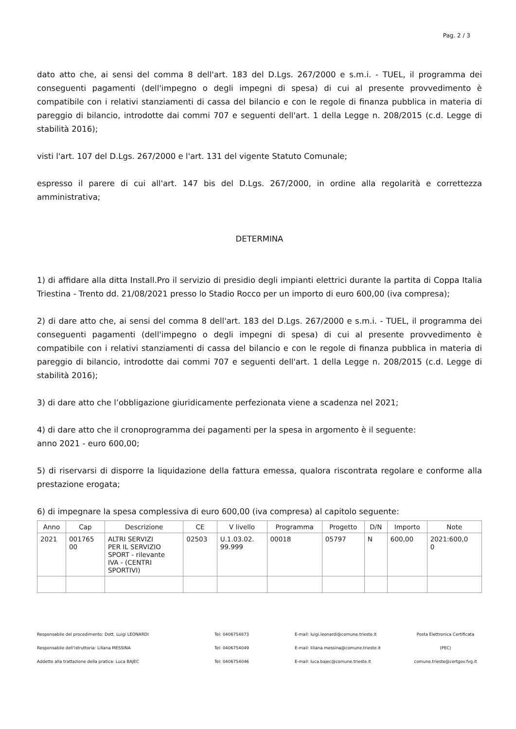Pag. 2 / 3
dato atto che, ai sensi del comma 8 dell'art. 183 del D.Lgs. 267/2000 e s.m.i. - TUEL, il programma dei conseguenti pagamenti (dell'impegno o degli impegni di spesa) di cui al presente provvedimento è compatibile con i relativi stanziamenti di cassa del bilancio e con le regole di finanza pubblica in materia di pareggio di bilancio, introdotte dai commi 707 e seguenti dell'art. 1 della Legge n. 208/2015 (c.d. Legge di stabilità 2016);
visti l'art. 107 del D.Lgs. 267/2000 e l'art. 131 del vigente Statuto Comunale;
espresso il parere di cui all'art. 147 bis del D.Lgs. 267/2000, in ordine alla regolarità e correttezza amministrativa;
DETERMINA
1) di affidare alla ditta Install.Pro il servizio di presidio degli impianti elettrici durante la partita di Coppa Italia Triestina - Trento dd. 21/08/2021 presso lo Stadio Rocco per un importo di euro 600,00 (iva compresa);
2) di dare atto che, ai sensi del comma 8 dell'art. 183 del D.Lgs. 267/2000 e s.m.i. - TUEL, il programma dei conseguenti pagamenti (dell'impegno o degli impegni di spesa) di cui al presente provvedimento è compatibile con i relativi stanziamenti di cassa del bilancio e con le regole di finanza pubblica in materia di pareggio di bilancio, introdotte dai commi 707 e seguenti dell'art. 1 della Legge n. 208/2015 (c.d. Legge di stabilità 2016);
3) di dare atto che l’obbligazione giuridicamente perfezionata viene a scadenza nel 2021;
4) di dare atto che il cronoprogramma dei pagamenti per la spesa in argomento è il seguente:
anno 2021 - euro 600,00;
5) di riservarsi di disporre la liquidazione della fattura emessa, qualora riscontrata regolare e conforme alla prestazione erogata;
6) di impegnare la spesa complessiva di euro 600,00 (iva compresa) al capitolo seguente:
| Anno | Cap | Descrizione | CE | V livello | Programma | Progetto | D/N | Importo | Note |
| --- | --- | --- | --- | --- | --- | --- | --- | --- | --- |
| 2021 | 001765 00 | ALTRI SERVIZI PER IL SERVIZIO SPORT - rilevante IVA - (CENTRI SPORTIVI) | 02503 | U.1.03.02. 99.999 | 00018 | 05797 | N | 600,00 | 2021:600,0 0 |
Responsabile del procedimento: Dott. Luigi LEONARDI
Tel: 0406754873
E-mail: luigi.leonardi@comune.trieste.it
Posta Elettronica Certificata
Responsabile dell'istruttoria: Liliana MESSINA
Tel: 0406754049
E-mail: liliana.messina@comune.trieste.it
(PEC)
Addetto alla trattazione della pratica: Luca BAJEC
Tel: 0406754046
E-mail: luca.bajec@comune.trieste.it
comune.trieste@certgov.fvg.it